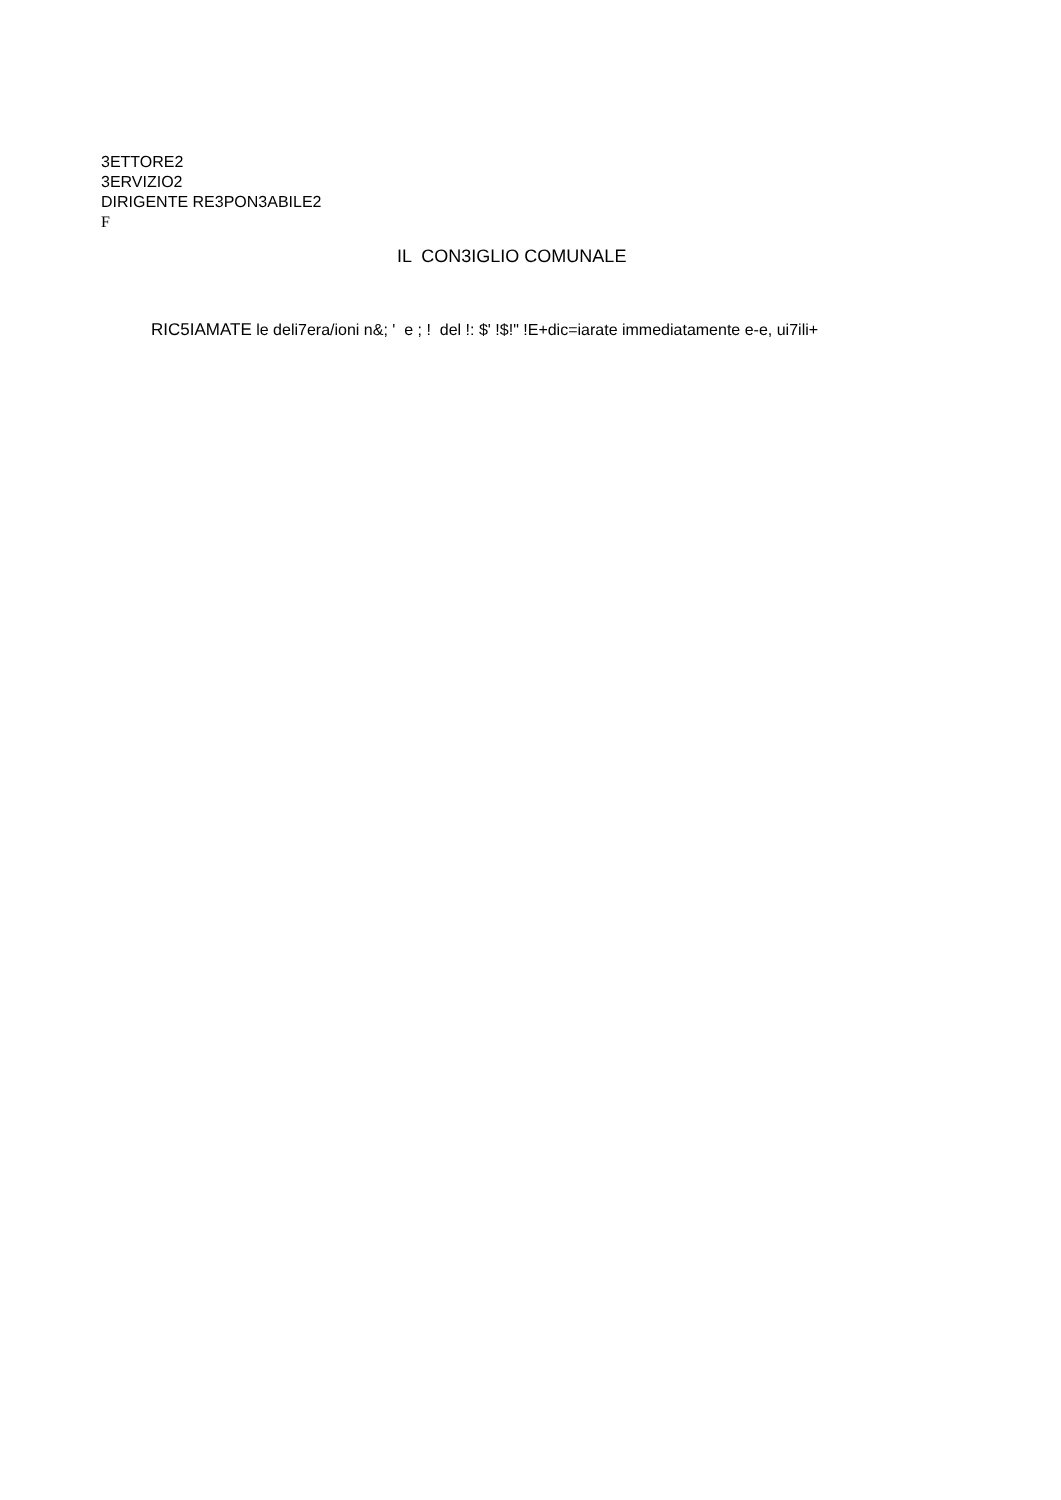3ETTORE2
3ERVIZIO2
DIRIGENTE RE3PON3ABILE2
F
IL CON3IGLIO COMUNALE
RIC5IAMATE le deli7era/ioni n&; ' e ; ! del !: $' !$!" !E+dic=iarate immediatamente e-e, ui7ili+